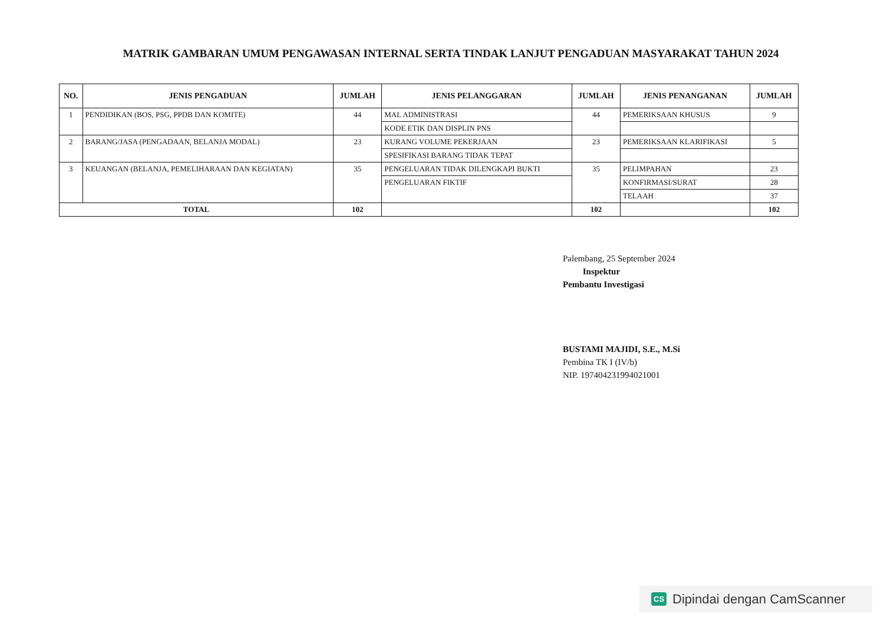MATRIK GAMBARAN UMUM PENGAWASAN INTERNAL SERTA TINDAK LANJUT PENGADUAN MASYARAKAT TAHUN 2024
| NO. | JENIS PENGADUAN | JUMLAH | JENIS PELANGGARAN | JUMLAH | JENIS PENANGANAN | JUMLAH |
| --- | --- | --- | --- | --- | --- | --- |
| 1 | PENDIDIKAN (BOS, PSG, PPDB DAN KOMITE) | 44 | MAL ADMINISTRASI | 44 | PEMERIKSAAN KHUSUS | 9 |
| | | | KODE ETIK DAN DISPLIN PNS | | | |
| 2 | BARANG/JASA (PENGADAAN, BELANJA MODAL) | 23 | KURANG VOLUME PEKERJAAN | 23 | PEMERIKSAAN KLARIFIKASI | 5 |
| | | | SPESIFIKASI BARANG TIDAK TEPAT | | | |
| 3 | KEUANGAN (BELANJA, PEMELIHARAAN DAN KEGIATAN) | 35 | PENGELUARAN TIDAK DILENGKAPI BUKTI | 35 | PELIMPAHAN | 23 |
| | | | PENGELUARAN FIKTIF | | KONFIRMASI/SURAT | 28 |
| | | | | | TELAAH | 37 |
| TOTAL | | 102 | | 102 | | 102 |
Palembang, 25 September 2024
Inspektur
Pembantu Investigasi
BUSTAMI MAJIDI, S.E., M.Si
Pembina TK I (IV/b)
NIP. 197404231994021001
CS Dipindai dengan CamScanner